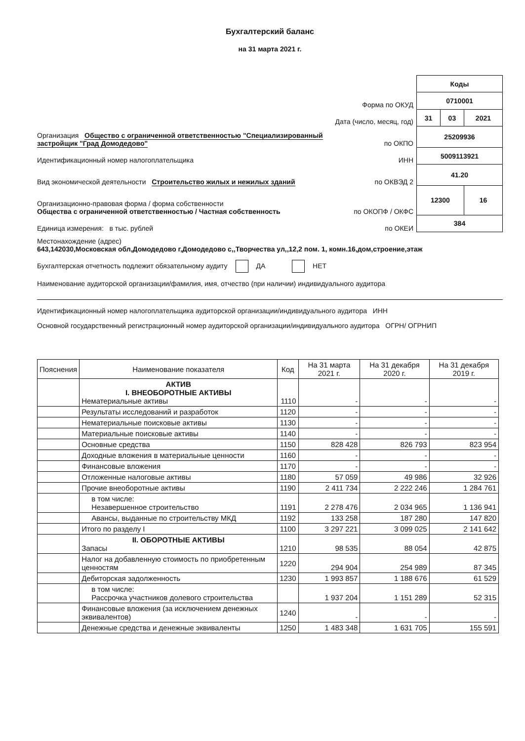Бухгалтерский баланс
на 31 марта 2021 г.
Форма по ОКУД
Дата (число, месяц, год)
Организация Общество с ограниченной ответственностью "Специализированный застройщик "Град Домодедово" по ОКПО
Идентификационный номер налогоплательщика ИНН
Вид экономической деятельности Строительство жилых и нежилых зданий по ОКВЭД 2
Организационно-правовая форма / форма собственности
Общества с ограниченной ответственностью / Частная собственность по ОКОПФ / ОКФС
Единица измерения: в тыс. рублей по ОКЕИ
| Коды | | |
| 0710001 | | |
| 31 | 03 | 2021 |
| 25209936 | | |
| 5009113921 | | |
| 41.20 | | |
| 12300 | | 16 |
| 384 | | |
Местонахождение (адрес)
643,142030,Московская обл,Домодедово г,Домодедово с,,Творчества ул,,12,2 пом. 1, комн.16,дом,строение,этаж
Бухгалтерская отчетность подлежит обязательному аудиту ДА НЕТ
Наименование аудиторской организации/фамилия, имя, отчество (при наличии) индивидуального аудитора
Идентификационный номер налогоплательщика аудиторской организации/индивидуального аудитора ИНН
Основной государственный регистрационный номер аудиторской организации/индивидуального аудитора ОГРН/ ОГРНИП
| Пояснения | Наименование показателя | Код | На 31 марта 2021 г. | На 31 декабря 2020 г. | На 31 декабря 2019 г. |
| --- | --- | --- | --- | --- | --- |
| | АКТИВ I. ВНЕОБОРОТНЫЕ АКТИВЫ Нематериальные активы | 1110 | - | - | - |
| | Результаты исследований и разработок | 1120 | - | - | - |
| | Нематериальные поисковые активы | 1130 | - | - | - |
| | Материальные поисковые активы | 1140 | - | - | - |
| | Основные средства | 1150 | 828 428 | 826 793 | 823 954 |
| | Доходные вложения в материальные ценности | 1160 | - | - | - |
| | Финансовые вложения | 1170 | - | - | - |
| | Отложенные налоговые активы | 1180 | 57 059 | 49 986 | 32 926 |
| | Прочие внеоборотные активы | 1190 | 2 411 734 | 2 222 246 | 1 284 761 |
| | в том числе: Незавершенное строительство | 1191 | 2 278 476 | 2 034 965 | 1 136 941 |
| | Авансы, выданные по строительству МКД | 1192 | 133 258 | 187 280 | 147 820 |
| | Итого по разделу I | 1100 | 3 297 221 | 3 099 025 | 2 141 642 |
| | II. ОБОРОТНЫЕ АКТИВЫ Запасы | 1210 | 98 535 | 88 054 | 42 875 |
| | Налог на добавленную стоимость по приобретенным ценностям | 1220 | 294 904 | 254 989 | 87 345 |
| | Дебиторская задолженность | 1230 | 1 993 857 | 1 188 676 | 61 529 |
| | в том числе: Рассрочка участников долевого строительства | | 1 937 204 | 1 151 289 | 52 315 |
| | Финансовые вложения (за исключением денежных эквивалентов) | 1240 | - | - | - |
| | Денежные средства и денежные эквиваленты | 1250 | 1 483 348 | 1 631 705 | 155 591 |